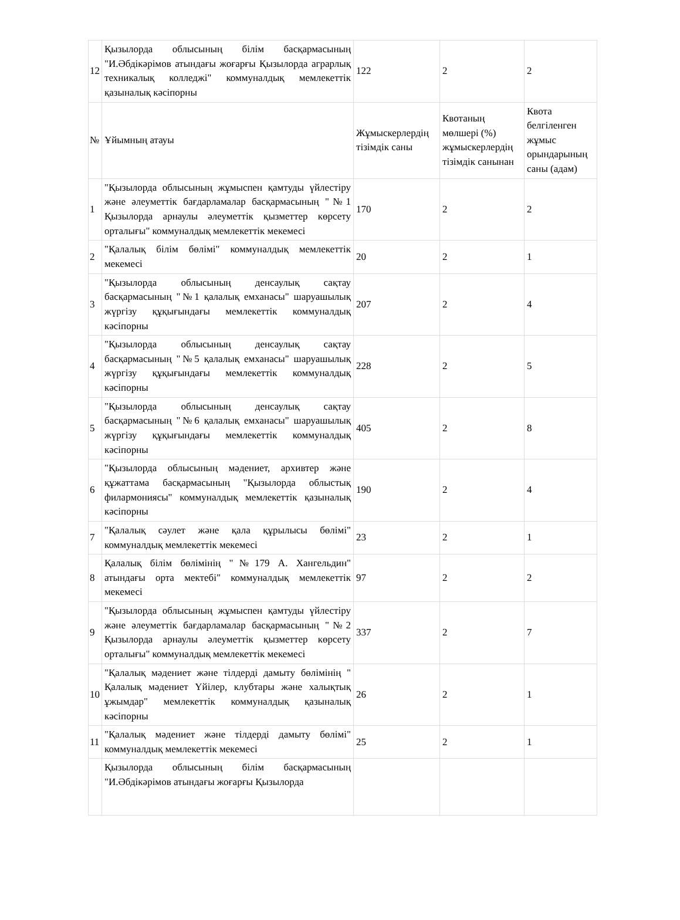| 12 | Қызылорда облысының білім басқармасының "И.Әбдікәрімов атындағы жоғарғы Қызылорда аграрлық техникалық колледжі" коммуналдық мемлекеттік қазыналық кәсіпорны | 122 | 2 | 2 |
| № | Ұйымның атауы | Жұмыскерлердің тізімдік саны | Квотаның мөлшері (%) жұмыскерлердің тізімдік санынан | Квота белгіленген жұмыс орындарының саны (адам) |
| 1 | "Қызылорда облысының жұмыспен қамтуды үйлестіру және әлеуметтік бағдарламалар басқармасының "№1 Қызылорда арнаулы әлеуметтік қызметтер көрсету орталығы" коммуналдық мемлекеттік мекемесі | 170 | 2 | 2 |
| 2 | "Қалалық білім бөлімі" коммуналдық мемлекеттік мекемесі | 20 | 2 | 1 |
| 3 | "Қызылорда облысының денсаулық сақтау басқармасының "№1 қалалық емханасы" шаруашылық жүргізу құқығындағы мемлекеттік коммуналдық кәсіпорны | 207 | 2 | 4 |
| 4 | "Қызылорда облысының денсаулық сақтау басқармасының "№5 қалалық емханасы" шаруашылық жүргізу құқығындағы мемлекеттік коммуналдық кәсіпорны | 228 | 2 | 5 |
| 5 | "Қызылорда облысының денсаулық сақтау басқармасының "№6 қалалық емханасы" шаруашылық жүргізу құқығындағы мемлекеттік коммуналдық кәсіпорны | 405 | 2 | 8 |
| 6 | "Қызылорда облысының мәдениет, архивтер және құжаттама басқармасының "Қызылорда облыстық филармониясы" коммуналдық мемлекеттік қазыналық кәсіпорны | 190 | 2 | 4 |
| 7 | "Қалалық сәулет және қала құрылысы бөлімі" коммуналдық мемлекеттік мекемесі | 23 | 2 | 1 |
| 8 | Қалалық білім бөлімінің "№179 А. Хангельдин" атындағы орта мектебі" коммуналдық мемлекеттік мекемесі | 97 | 2 | 2 |
| 9 | "Қызылорда облысының жұмыспен қамтуды үйлестіру және әлеуметтік бағдарламалар басқармасының "№2 Қызылорда арнаулы әлеуметтік қызметтер көрсету орталығы" коммуналдық мемлекеттік мекемесі | 337 | 2 | 7 |
| 10 | "Қалалық мәдениет және тілдерді дамыту бөлімінің " Қалалық мәдениет Үйілер, клубтары және халықтық ұжымдар" мемлекеттік коммуналдық қазыналық кәсіпорны | 26 | 2 | 1 |
| 11 | "Қалалық мәдениет және тілдерді дамыту бөлімі" коммуналдық мемлекеттік мекемесі | 25 | 2 | 1 |
| | Қызылорда облысының білім басқармасының "И.Әбдікәрімов атындағы жоғарғы Қызылорда | | | |